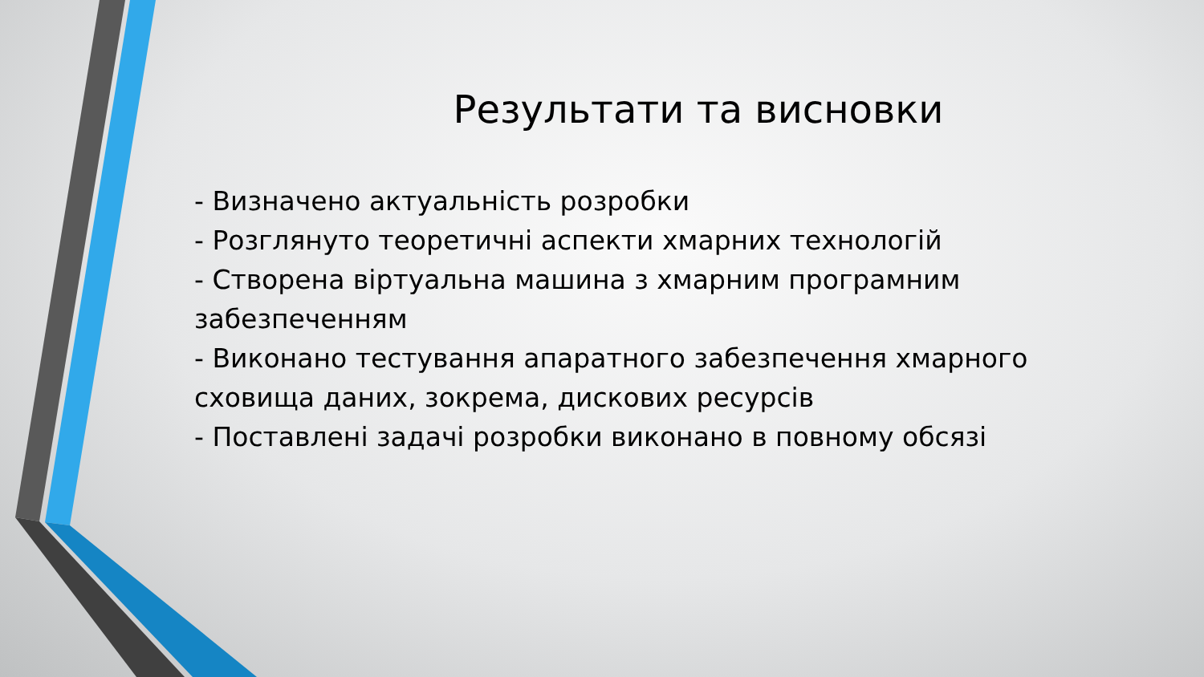Результати та висновки
- Визначено актуальність розробки
- Розглянуто теоретичні аспекти хмарних технологій
- Створена віртуальна машина з хмарним програмним забезпеченням
- Виконано тестування апаратного забезпечення хмарного сховища даних, зокрема, дискових ресурсів
- Поставлені задачі розробки виконано в повному обсязі